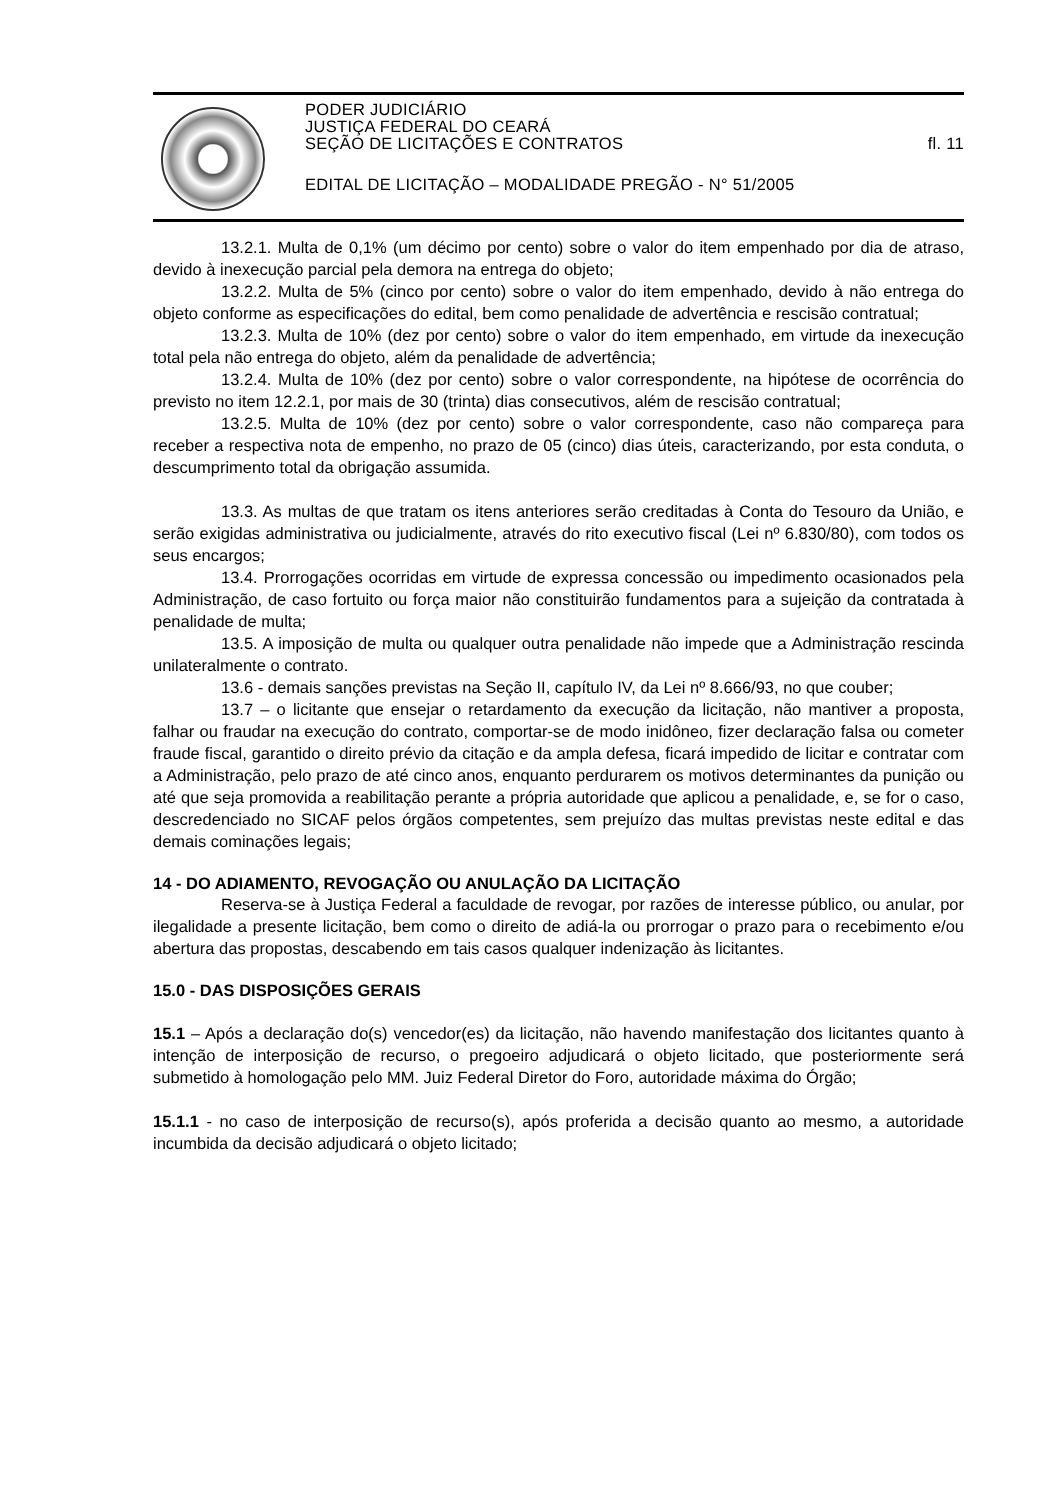PODER JUDICIÁRIO
JUSTIÇA FEDERAL DO CEARÁ
SEÇÃO DE LICITAÇÕES E CONTRATOS fl. 11
EDITAL DE LICITAÇÃO – MODALIDADE PREGÃO - N° 51/2005
13.2.1. Multa de 0,1% (um décimo por cento) sobre o valor do item empenhado por dia de atraso, devido à inexecução parcial pela demora na entrega do objeto;
13.2.2. Multa de 5% (cinco por cento) sobre o valor do item empenhado, devido à não entrega do objeto conforme as especificações do edital, bem como penalidade de advertência e rescisão contratual;
13.2.3. Multa de 10% (dez por cento) sobre o valor do item empenhado, em virtude da inexecução total pela não entrega do objeto, além da penalidade de advertência;
13.2.4. Multa de 10% (dez por cento) sobre o valor correspondente, na hipótese de ocorrência do previsto no item 12.2.1, por mais de 30 (trinta) dias consecutivos, além de rescisão contratual;
13.2.5. Multa de 10% (dez por cento) sobre o valor correspondente, caso não compareça para receber a respectiva nota de empenho, no prazo de 05 (cinco) dias úteis, caracterizando, por esta conduta, o descumprimento total da obrigação assumida.
13.3. As multas de que tratam os itens anteriores serão creditadas à Conta do Tesouro da União, e serão exigidas administrativa ou judicialmente, através do rito executivo fiscal (Lei nº 6.830/80), com todos os seus encargos;
13.4. Prorrogações ocorridas em virtude de expressa concessão ou impedimento ocasionados pela Administração, de caso fortuito ou força maior não constituirão fundamentos para a sujeição da contratada à penalidade de multa;
13.5. A imposição de multa ou qualquer outra penalidade não impede que a Administração rescinda unilateralmente o contrato.
13.6 - demais sanções previstas na Seção II, capítulo IV, da Lei nº 8.666/93, no que couber;
13.7 – o licitante que ensejar o retardamento da execução da licitação, não mantiver a proposta, falhar ou fraudar na execução do contrato, comportar-se de modo inidôneo, fizer declaração falsa ou cometer fraude fiscal, garantido o direito prévio da citação e da ampla defesa, ficará impedido de licitar e contratar com a Administração, pelo prazo de até cinco anos, enquanto perdurarem os motivos determinantes da punição ou até que seja promovida a reabilitação perante a própria autoridade que aplicou a penalidade, e, se for o caso, descredenciado no SICAF pelos órgãos competentes, sem prejuízo das multas previstas neste edital e das demais cominações legais;
14 - DO ADIAMENTO, REVOGAÇÃO OU ANULAÇÃO DA LICITAÇÃO
Reserva-se à Justiça Federal a faculdade de revogar, por razões de interesse público, ou anular, por ilegalidade a presente licitação, bem como o direito de adiá-la ou prorrogar o prazo para o recebimento e/ou abertura das propostas, descabendo em tais casos qualquer indenização às licitantes.
15.0 - DAS DISPOSIÇÕES GERAIS
15.1 – Após a declaração do(s) vencedor(es) da licitação, não havendo manifestação dos licitantes quanto à intenção de interposição de recurso, o pregoeiro adjudicará o objeto licitado, que posteriormente será submetido à homologação pelo MM. Juiz Federal Diretor do Foro, autoridade máxima do Órgão;
15.1.1 - no caso de interposição de recurso(s), após proferida a decisão quanto ao mesmo, a autoridade incumbida da decisão adjudicará o objeto licitado;